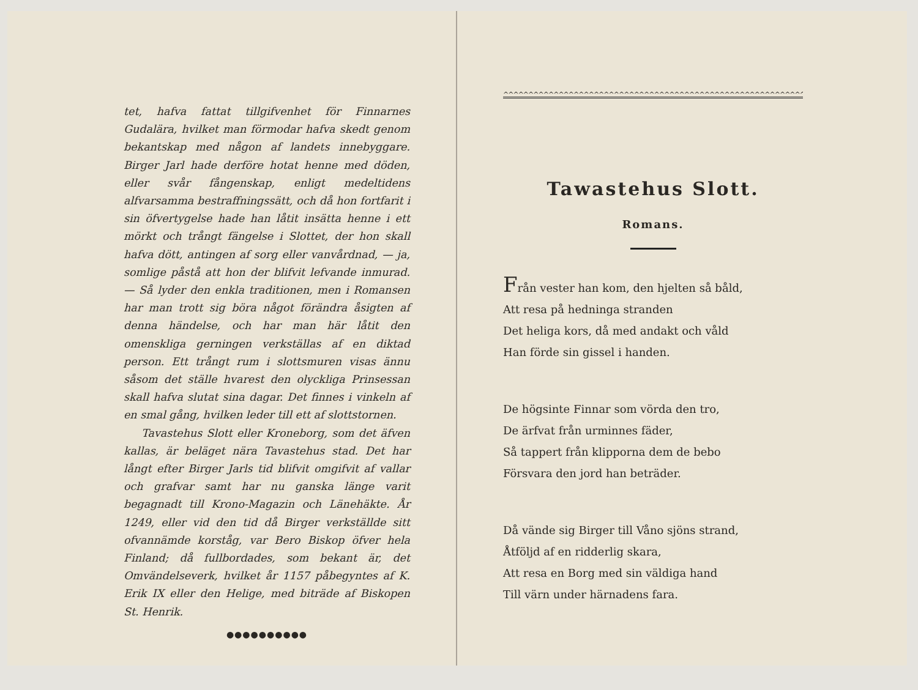tet, hafva fattat tillgifvenhet för Finnarnes Gudalära, hvilket man förmodar hafva skedt genom bekantskap med någon af landets innebyggare. Birger Jarl hade derföre hotat henne med döden, eller svår fångenskap, enligt medeltidens alfvarsamma bestraffningssätt, och då hon fortfarit i sin öfvertygelse hade han låtit insätta henne i ett mörkt och trångt fängelse i Slottet, der hon skall hafva dött, antingen af sorg eller vanvårdnad, — ja, somlige påstå att hon der blifvit lefvande inmurad. — Så lyder den enkla traditionen, men i Romansen har man trott sig böra något förändra åsigten af denna händelse, och har man här låtit den omenskliga gerningen verkställas af en diktad person. Ett trångt rum i slottsmuren visas ännu såsom det ställe hvarest den olyckliga Prinsessan skall hafva slutat sina dagar. Det finnes i vinkeln af en smal gång, hvilken leder till ett af slottstornen.
Tavastehus Slott eller Kroneborg, som det äfven kallas, är beläget nära Tavastehus stad. Det har långt efter Birger Jarls tid blifvit omgifvit af vallar och grafvar samt har nu ganska länge varit begagnadt till Krono-Magazin och Länehäkte. År 1249, eller vid den tid då Birger verkställde sitt ofvannämde korståg, var Bero Biskop öfver hela Finland; då fullbordades, som bekant är, det Omvändelseverk, hvilket år 1157 påbegyntes af K. Erik IX eller den Helige, med biträde af Biskopen St. Henrik.
●●●●●●●●●●
^^^^^^^^^^^^^^^^^^^^^^^^^^^^^^^^^^^^^^^^^^^^^^^^^^^^^^^^^^^^^^^^
Tawastehus Slott.
Romans.
Från vester han kom, den hjelten så båld,
Att resa på hedninga stranden
Det heliga kors, då med andakt och våld
Han förde sin gissel i handen.
De högsinte Finnar som vörda den tro,
De ärfvat från urminnes fäder,
Så tappert från klipporna dem de bebo
Försvara den jord han beträder.
Då vände sig Birger till Våno sjöns strand,
Åtföljd af en ridderlig skara,
Att resa en Borg med sin väldiga hand
Till värn under härnadens fara.